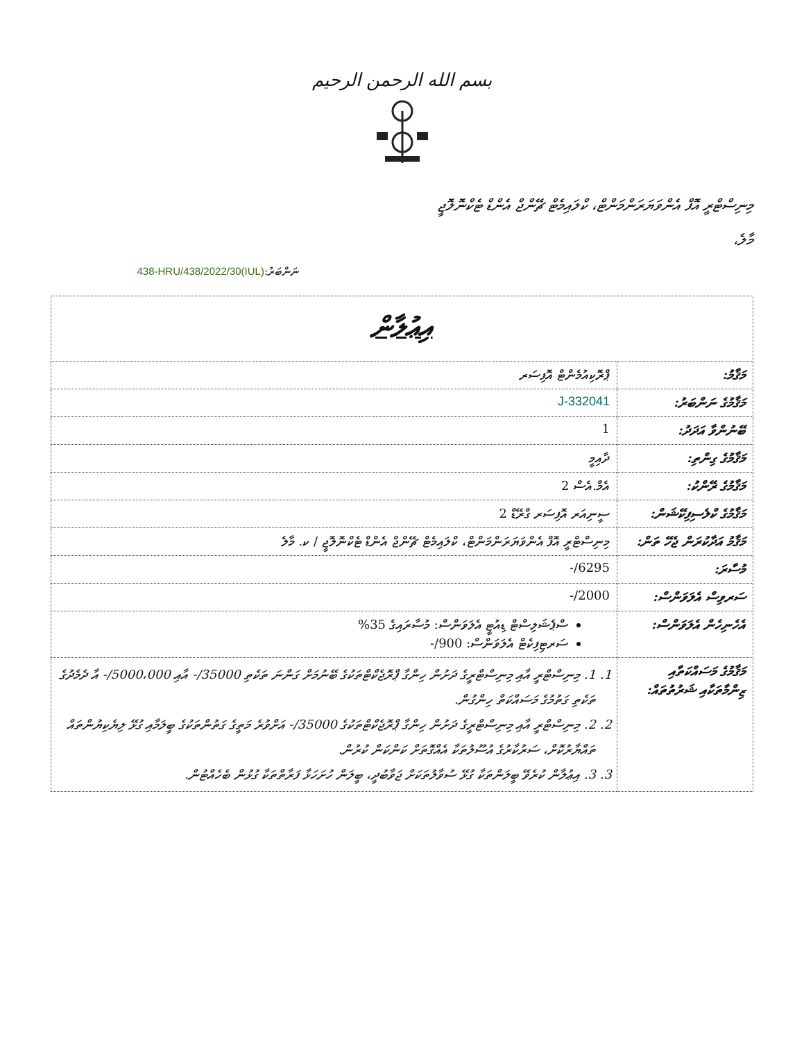بسم الله الرحمن الرحيم
މިނިސްޓްރީ އޮފް އެންވަޔަރަންމަންޓް، ކްލައިމެޓް ޗޭންޖް އެންޑް ޓެކްނޮލޮޖީ
މާލެ،
ނަންބަރު:(IUL)438-HRU/438/2022/30
| އިޢުލާން | |
| މަޤާމު: | ޕްރޮކިއުމެންޓް އޮފިސަރ |
| މަޤާމުގެ ނަންބަރު: | J-332041 |
| ބޭނުންވާ އަދަދު: | 1 |
| މަޤާމުގެ ގިންތި: | ދާއިމީ |
| މަޤާމުގެ ރޭންކު: | އެމް.އެސް 2 |
| މަޤާމުގެ ކްލެސިފިކޭޝަން: | ސީނިއަރ އޮފިސަރ ގްރޭޑް 2 |
| މަޤާމު އަދާކުރަން ޖެހޭ ތަން: | މިނިސްޓްރީ އޮފް އެންވަޔަރަންމަންޓް، ކްލައިމެޓް ޗޭންޖް އެންޑް ޓެކްނޮލޮޖީ / ކ. މާލެ |
| މުސާރަ: | 6295/- |
| ސަރވިސް އެލަވަންސް: | 2000/- |
| އެހެނިހެން އެލަވަންސް: | ސްޕެޝަލިސްޓް ޑިއުޓީ އެލަވަންސް: މުސާރައިގެ 35% ސަރޓިފިކެޓް އެލަވަންސް: 900/- |
| މަޤާމުގެ މަސައްކަތާއި ޒިންމާތަކާއި ޝަރުތުތައް: | 1. 1. މިނިސްޓްރީ އާއި މިނިސްޓްރީގެ ދަށުން ހިންގާ ޕްރޮޖެކްޓްތަކުގެ ބޭނުމަށް ގަންނަ ތަކެތި 35000/- އާއި 5000،000/- އާ ދެމެދުގެ ތަކެތި ގަތުމުގެ މަސައްކަތް ހިންގުން. 2. 2. މިނިސްޓްރީ އާއި މިނިސްޓްރީގެ ދަށުން ހިންގާ ޕްރޮޖެކްޓްތަކުގެ 35000/- އަށްވުރެ މަތީގެ ގަތުންތަކުގެ ބީލަމާއި ގުޅޭ ލިޔެކިޔުންތައް ތައްޔާރުކޮށް، ސަރުކާރުގެ އުސޫލުތަކާ އެއްގޮތަށް ކަންކަން ކުރުން. 3. 3. އިޢުލާން ކުރެވޭ ބީލަންތަކާ ގުޅޭ ސުވާލުތަކަށް ޖަވާބުދީ، ބީލަން ހުށަހަޅާ ފަރާތްތަކާ ގުޅުން ބެހެއްޓުން. |